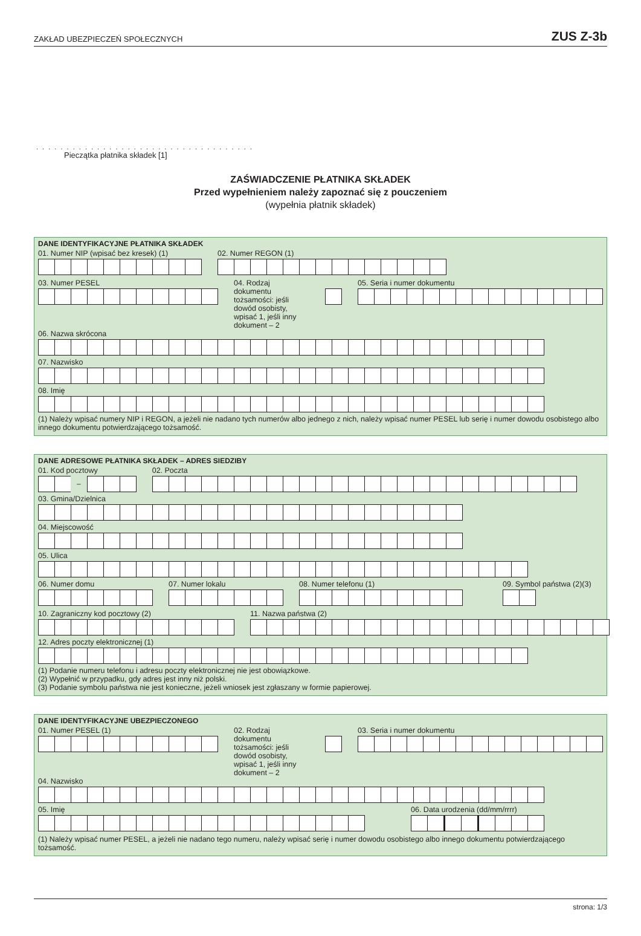ZAKŁAD UBEZPIECZEŃ SPOŁECZNYCH
ZUS Z-3b
. . . . . . . . . . . . . . . . . . . . . . . . . . . . . . . . . . . .
Pieczątka płatnika składek [1]
ZAŚWIADCZENIE PŁATNIKA SKŁADEK
Przed wypełnieniem należy zapoznać się z pouczeniem
(wypełnia płatnik składek)
DANE IDENTYFIKACYJNE PŁATNIKA SKŁADEK
01. Numer NIP (wpisać bez kresek) (1)
02. Numer REGON (1)
03. Numer PESEL 04. Rodzaj dokumentu tożsamości: jeśli dowód osobisty, wpisać 1, jeśli inny dokument – 2
05. Seria i numer dokumentu
06. Nazwa skrócona
07. Nazwisko
08. Imię
(1) Należy wpisać numery NIP i REGON, a jeżeli nie nadano tych numerów albo jednego z nich, należy wpisać numer PESEL lub serię i numer dowodu osobistego albo innego dokumentu potwierdzającego tożsamość.
DANE ADRESOWE PŁATNIKA SKŁADEK – ADRES SIEDZIBY
01. Kod pocztowy
–
02. Poczta
03. Gmina/Dzielnica
04. Miejscowość
05. Ulica
06. Numer domu 07. Numer lokalu 08. Numer telefonu (1) 09. Symbol państwa (2)(3)
10. Zagraniczny kod pocztowy (2)
11. Nazwa państwa (2)
12. Adres poczty elektronicznej (1)
(1) Podanie numeru telefonu i adresu poczty elektronicznej nie jest obowiązkowe.
(2) Wypełnić w przypadku, gdy adres jest inny niż polski.
(3) Podanie symbolu państwa nie jest konieczne, jeżeli wniosek jest zgłaszany w formie papierowej.
DANE IDENTYFIKACYJNE UBEZPIECZONEGO
01. Numer PESEL (1) 02. Rodzaj dokumentu tożsamości: jeśli dowód osobisty, wpisać 1, jeśli inny dokument – 2
03. Seria i numer dokumentu
04. Nazwisko
05. Imię 06. Data urodzenia (dd/mm/rrrr)
(1) Należy wpisać numer PESEL, a jeżeli nie nadano tego numeru, należy wpisać serię i numer dowodu osobistego albo innego dokumentu potwierdzającego tożsamość.
strona: 1/3